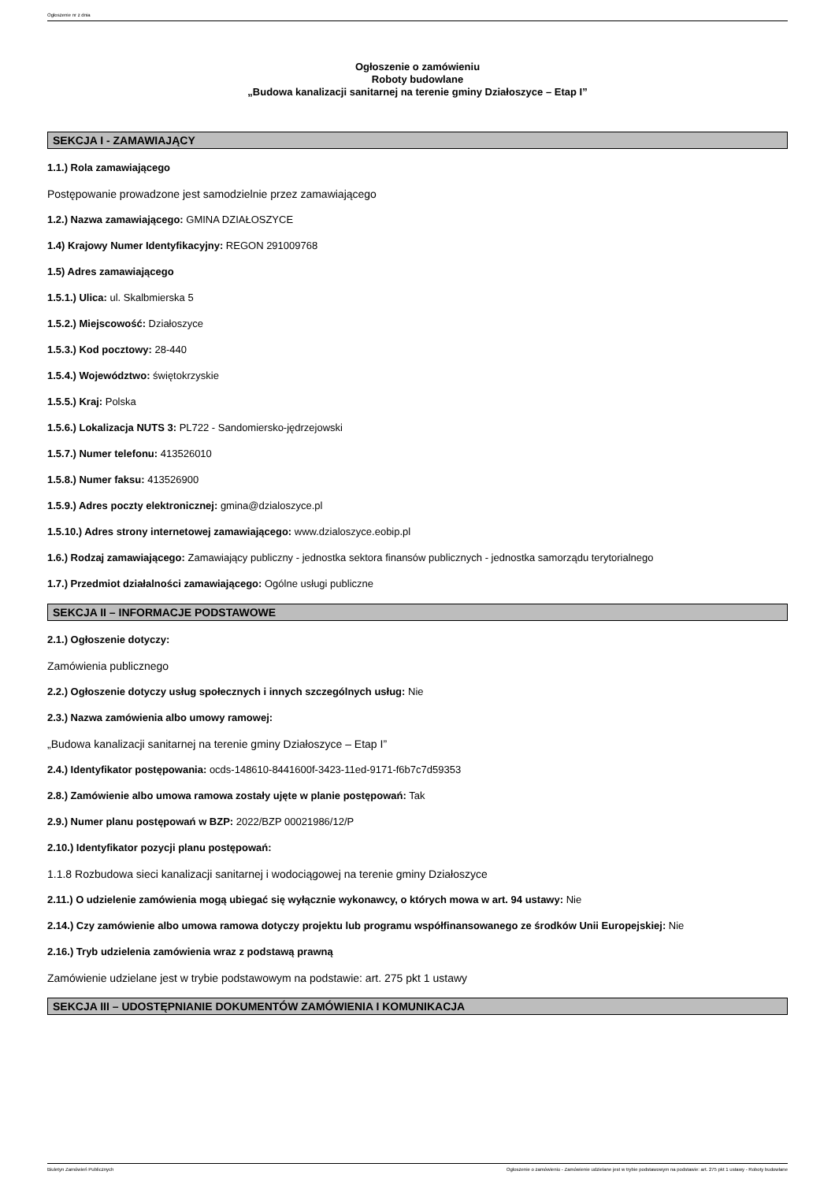Ogłoszenie nr z dnia
Ogłoszenie o zamówieniu
Roboty budowlane
„Budowa kanalizacji sanitarnej na terenie gminy Działoszyce – Etap I”
SEKCJA I - ZAMAWIAJĄCY
1.1.) Rola zamawiającego
Postępowanie prowadzone jest samodzielnie przez zamawiającego
1.2.) Nazwa zamawiającego: GMINA DZIAŁOSZYCE
1.4) Krajowy Numer Identyfikacyjny: REGON 291009768
1.5) Adres zamawiającego
1.5.1.) Ulica: ul. Skalbmierska 5
1.5.2.) Miejscowość: Działoszyce
1.5.3.) Kod pocztowy: 28-440
1.5.4.) Województwo: świętokrzyskie
1.5.5.) Kraj: Polska
1.5.6.) Lokalizacja NUTS 3: PL722 - Sandomiersko-jędrzejowski
1.5.7.) Numer telefonu: 413526010
1.5.8.) Numer faksu: 413526900
1.5.9.) Adres poczty elektronicznej: gmina@dzialoszyce.pl
1.5.10.) Adres strony internetowej zamawiającego: www.dzialoszyce.eobip.pl
1.6.) Rodzaj zamawiającego: Zamawiający publiczny - jednostka sektora finansów publicznych - jednostka samorządu terytorialnego
1.7.) Przedmiot działalności zamawiającego: Ogólne usługi publiczne
SEKCJA II – INFORMACJE PODSTAWOWE
2.1.) Ogłoszenie dotyczy:
Zamówienia publicznego
2.2.) Ogłoszenie dotyczy usług społecznych i innych szczególnych usług: Nie
2.3.) Nazwa zamówienia albo umowy ramowej:
„Budowa kanalizacji sanitarnej na terenie gminy Działoszyce – Etap I”
2.4.) Identyfikator postępowania: ocds-148610-8441600f-3423-11ed-9171-f6b7c7d59353
2.8.) Zamówienie albo umowa ramowa zostały ujęte w planie postępowań: Tak
2.9.) Numer planu postępowań w BZP: 2022/BZP 00021986/12/P
2.10.) Identyfikator pozycji planu postępowań:
1.1.8 Rozbudowa sieci kanalizacji sanitarnej i wodociągowej na terenie gminy Działoszyce
2.11.) O udzielenie zamówienia mogą ubiegać się wyłącznie wykonawcy, o których mowa w art. 94 ustawy: Nie
2.14.) Czy zamówienie albo umowa ramowa dotyczy projektu lub programu współfinansowanego ze środków Unii Europejskiej: Nie
2.16.) Tryb udzielenia zamówienia wraz z podstawą prawną
Zamówienie udzielane jest w trybie podstawowym na podstawie: art. 275 pkt 1 ustawy
SEKCJA III – UDOSTĘPNIANIE DOKUMENTÓW ZAMÓWIENIA I KOMUNIKACJA
Biuletyn Zamówień Publicznych Ogłoszenie o zamówieniu - Zamówienie udzielane jest w trybie podstawowym na podstawie: art. 275 pkt 1 ustawy - Roboty budowlane